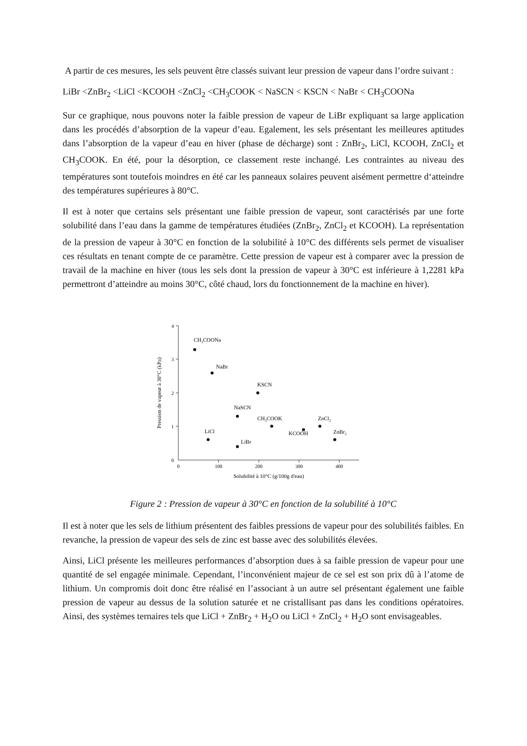A partir de ces mesures, les sels peuvent être classés suivant leur pression de vapeur dans l’ordre suivant :
LiBr <ZnBr<sub>2</sub> <LiCl <KCOOH <ZnCl<sub>2</sub> <CH<sub>3</sub>COOK < NaSCN < KSCN < NaBr < CH<sub>3</sub>COONa
Sur ce graphique, nous pouvons noter la faible pression de vapeur de LiBr expliquant sa large application dans les procédés d’absorption de la vapeur d’eau. Egalement, les sels présentant les meilleures aptitudes dans l’absorption de la vapeur d’eau en hiver (phase de décharge) sont : ZnBr<sub>2</sub>, LiCl, KCOOH, ZnCl<sub>2</sub> et CH<sub>3</sub>COOK. En été, pour la désorption, ce classement reste inchangé. Les contraintes au niveau des températures sont toutefois moindres en été car les panneaux solaires peuvent aisément permettre d‘atteindre des températures supérieures à 80°C.
Il est à noter que certains sels présentant une faible pression de vapeur, sont caractérisés par une forte solubilité dans l’eau dans la gamme de températures étudiées (ZnBr<sub>2</sub>, ZnCl<sub>2</sub> et KCOOH). La représentation de la pression de vapeur à 30°C en fonction de la solubilité à 10°C des différents sels permet de visualiser ces résultats en tenant compte de ce paramètre. Cette pression de vapeur est à comparer avec la pression de travail de la machine en hiver (tous les sels dont la pression de vapeur à 30°C est inférieure à 1,2281 kPa permettront d’atteindre au moins 30°C, côté chaud, lors du fonctionnement de la machine en hiver).
4
3
2
1
0
0
100
200
300
400
Solubilité à 10°C (g/100g d'eau)
Pression de vapeur à 30°C (kPa)
CH3COONa
NaBr
KSCN
NaSCN
CH3COOK
KCOOH
ZnCl2
ZnBr2
LiCl
LiBr
Figure 2 : Pression de vapeur à 30°C en fonction de la solubilité à 10°C
Il est à noter que les sels de lithium présentent des faibles pressions de vapeur pour des solubilités faibles. En revanche, la pression de vapeur des sels de zinc est basse avec des solubilités élevées.
Ainsi, LiCl présente les meilleures performances d’absorption dues à sa faible pression de vapeur pour une quantité de sel engagée minimale. Cependant, l’inconvénient majeur de ce sel est son prix dû à l’atome de lithium. Un compromis doit donc être réalisé en l’associant à un autre sel présentant également une faible pression de vapeur au dessus de la solution saturée et ne cristallisant pas dans les conditions opératoires. Ainsi, des systèmes ternaires tels que LiCl + ZnBr<sub>2</sub> + H<sub>2</sub>O ou LiCl + ZnCl<sub>2</sub> + H<sub>2</sub>O sont envisageables.